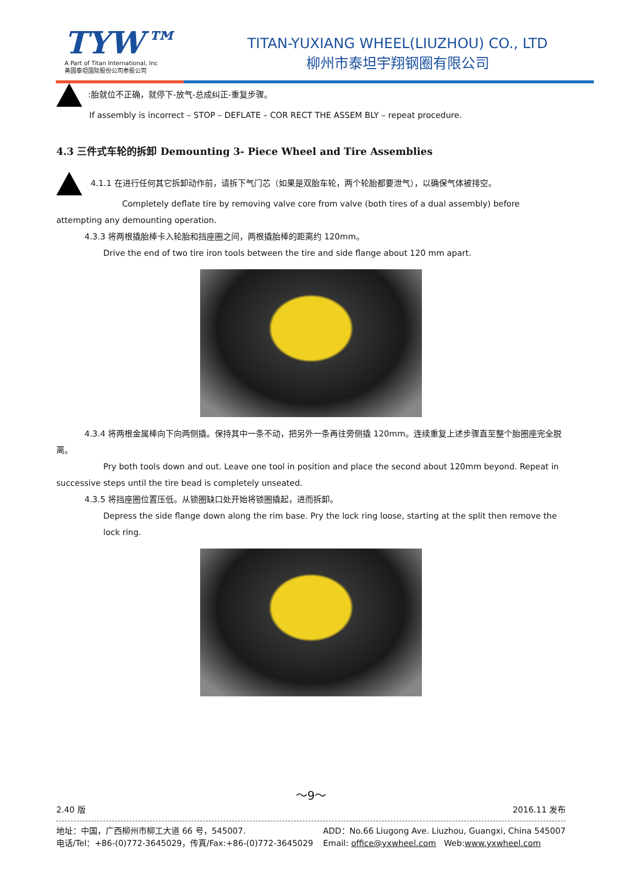TYW™
A Part of Titan International, Inc
美国泰坦国际股份公司参股公司
TITAN-YUXIANG WHEEL(LIUZHOU) CO., LTD
柳州市泰坦宇翔钢圈有限公司
:胎就位不正确，就停下-放气-总成纠正-重复步骤。
If assembly is incorrect – STOP – DEFLATE – COR RECT THE ASSEM BLY – repeat procedure.
4.3 三件式车轮的拆卸 Demounting 3- Piece Wheel and Tire Assemblies
4.1.1 在进行任何其它拆卸动作前，请拆下气门芯（如果是双胎车轮，两个轮胎都要泄气），以确保气体被排空。
Completely deflate tire by removing valve core from valve (both tires of a dual assembly) before attempting any demounting operation.
4.3.3 将两根撬胎棒卡入轮胎和挡座圈之间，两根撬胎棒的距离约 120mm。
Drive the end of two tire iron tools between the tire and side flange about 120 mm apart.
4.3.4 将两根金属棒向下向两侧撬。保持其中一条不动，把另外一条再往旁侧撬 120mm。连续重复上述步骤直至整个胎圈座完全脱离。
Pry both tools down and out. Leave one tool in position and place the second about 120mm beyond. Repeat in successive steps until the tire bead is completely unseated.
4.3.5 将挡座圈位置压低。从锁圈缺口处开始将锁圈撬起，进而拆卸。
Depress the side flange down along the rim base. Pry the lock ring loose, starting at the split then remove the lock ring.
～9～
2.40 版 2016.11 发布
地址：中国，广西柳州市柳工大道 66 号，545007.
电话/Tel：+86-(0)772-3645029，传真/Fax:+86-(0)772-3645029
ADD：No.66 Liugong Ave. Liuzhou, Guangxi, China 545007
Email: office@yxwheel.com Web:www.yxwheel.com